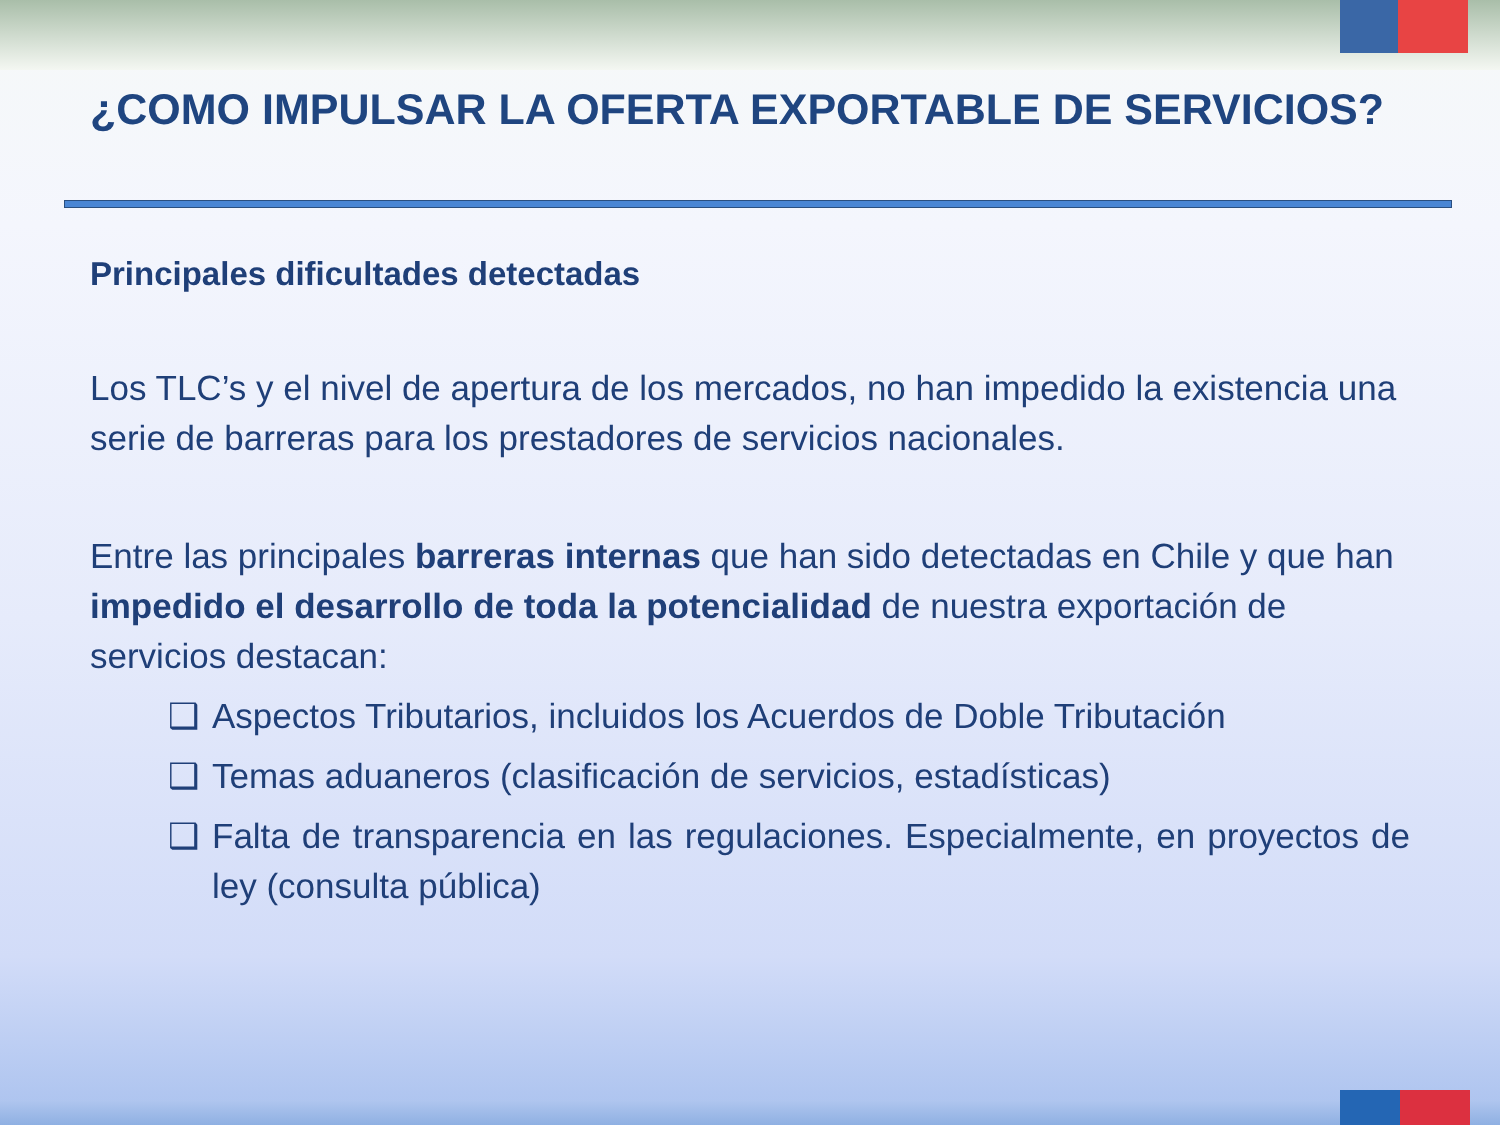¿COMO IMPULSAR LA OFERTA EXPORTABLE DE SERVICIOS?
Principales dificultades detectadas
Los TLC’s y el nivel de apertura de los mercados, no han impedido la existencia una serie de barreras para los prestadores de servicios nacionales.
Entre las principales barreras internas que han sido detectadas en Chile y que han impedido el desarrollo de toda la potencialidad de nuestra exportación de servicios destacan:
❑ Aspectos Tributarios, incluidos los Acuerdos de Doble Tributación
❑ Temas aduaneros (clasificación de servicios, estadísticas)
❑ Falta de transparencia en las regulaciones. Especialmente, en proyectos de ley (consulta pública)